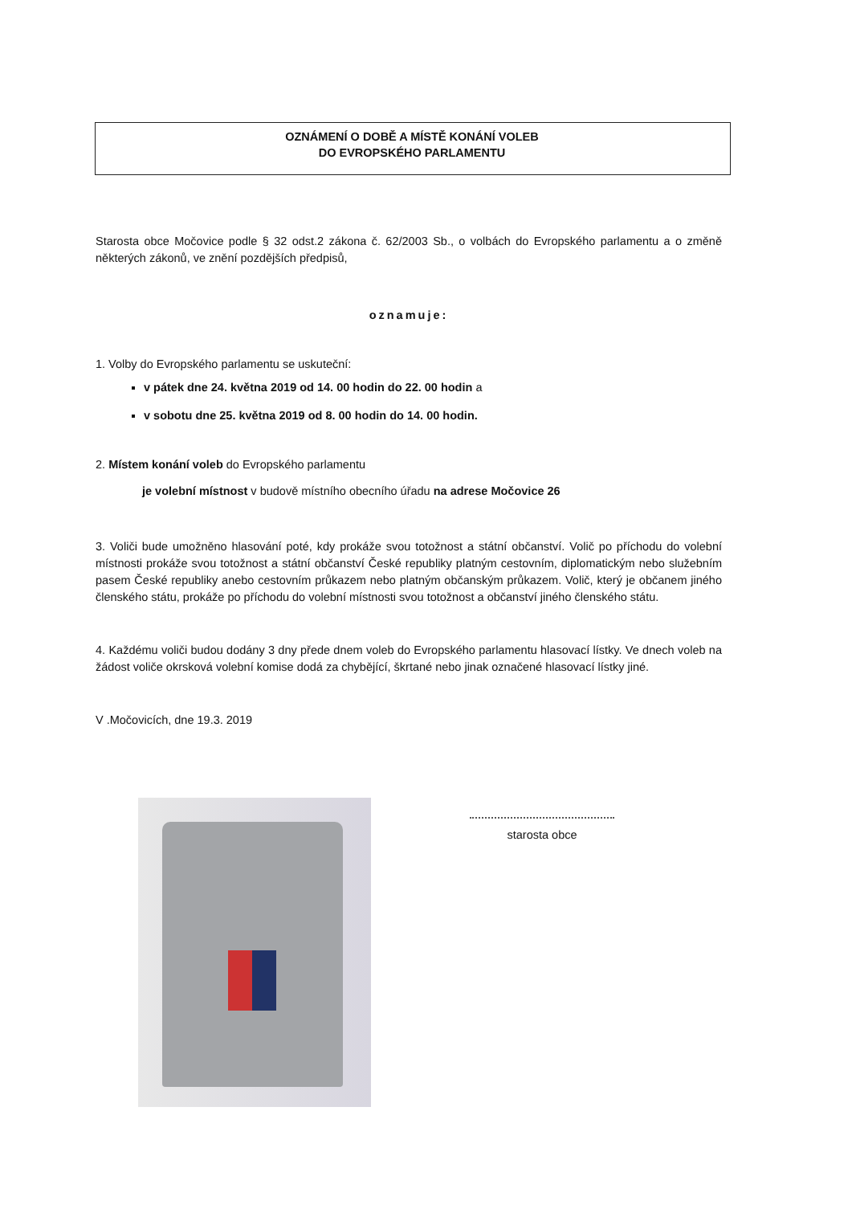OZNÁMENÍ O DOBĚ A MÍSTĚ KONÁNÍ VOLEB
DO EVROPSKÉHO PARLAMENTU
Starosta obce Močovice podle § 32 odst.2 zákona č. 62/2003 Sb., o volbách do Evropského parlamentu a o změně některých zákonů, ve znění pozdějších předpisů,
oznamuje:
1. Volby do Evropského parlamentu se uskuteční:
v pátek dne 24. května 2019 od 14. 00 hodin do 22. 00 hodin a
v sobotu dne 25. května 2019 od 8. 00 hodin do 14. 00 hodin.
2. Místem konání voleb do Evropského parlamentu
je volební místnost v budově místního obecního úřadu na adrese Močovice 26
3. Voliči bude umožněno hlasování poté, kdy prokáže svou totožnost a státní občanství. Volič po příchodu do volební místnosti prokáže svou totožnost a státní občanství České republiky platným cestovním, diplomatickým nebo služebním pasem České republiky anebo cestovním průkazem nebo platným občanským průkazem. Volič, který je občanem jiného členského státu, prokáže po příchodu do volební místnosti svou totožnost a občanství jiného členského státu.
4. Každému voliči budou dodány 3 dny přede dnem voleb do Evropského parlamentu hlasovací lístky. Ve dnech voleb na žádost voliče okrsková volební komise dodá za chybějící, škrtané nebo jinak označené hlasovací lístky jiné.
V .Močovicích, dne 19.3. 2019
starosta obce